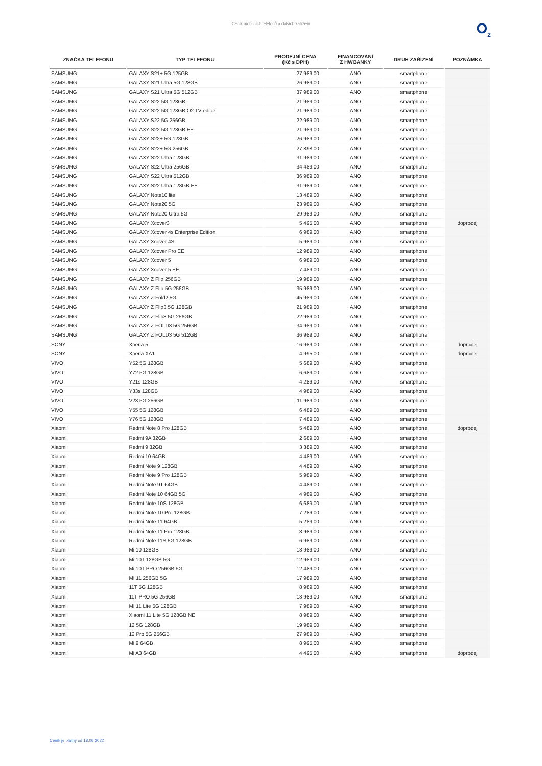Ceník mobilních telefonů a dalších zařízení
O<sub>2</sub>
| ZNAČKA TELEFONU | TYP TELEFONU | PRODEJNÍ CENA (Kč s DPH) | FINANCOVÁNÍ Z HWBANKY | DRUH ZAŘÍZENÍ | POZNÁMKA |
| --- | --- | --- | --- | --- | --- |
| SAMSUNG | GALAXY S21+ 5G 125GB | 27 989,00 | ANO | smartphone | |
| SAMSUNG | GALAXY S21 Ultra 5G 128GB | 26 989,00 | ANO | smartphone | |
| SAMSUNG | GALAXY S21 Ultra 5G 512GB | 37 989,00 | ANO | smartphone | |
| SAMSUNG | GALAXY S22 5G 128GB | 21 989,00 | ANO | smartphone | |
| SAMSUNG | GALAXY S22 5G 128GB O2 TV edice | 21 989,00 | ANO | smartphone | |
| SAMSUNG | GALAXY S22 5G 256GB | 22 989,00 | ANO | smartphone | |
| SAMSUNG | GALAXY S22 5G 128GB EE | 21 989,00 | ANO | smartphone | |
| SAMSUNG | GALAXY S22+ 5G 128GB | 26 989,00 | ANO | smartphone | |
| SAMSUNG | GALAXY S22+ 5G 256GB | 27 898,00 | ANO | smartphone | |
| SAMSUNG | GALAXY S22 Ultra 128GB | 31 989,00 | ANO | smartphone | |
| SAMSUNG | GALAXY S22 Ultra 256GB | 34 489,00 | ANO | smartphone | |
| SAMSUNG | GALAXY S22 Ultra 512GB | 36 989,00 | ANO | smartphone | |
| SAMSUNG | GALAXY S22 Ultra 128GB EE | 31 989,00 | ANO | smartphone | |
| SAMSUNG | GALAXY Note10 lite | 13 489,00 | ANO | smartphone | |
| SAMSUNG | GALAXY Note20 5G | 23 989,00 | ANO | smartphone | |
| SAMSUNG | GALAXY Note20 Ultra 5G | 29 989,00 | ANO | smartphone | |
| SAMSUNG | GALAXY Xcover3 | 5 495,00 | ANO | smartphone | doprodej |
| SAMSUNG | GALAXY Xcover 4s Enterprise Edition | 6 989,00 | ANO | smartphone | |
| SAMSUNG | GALAXY Xcover 4S | 5 989,00 | ANO | smartphone | |
| SAMSUNG | GALAXY Xcover Pro EE | 12 989,00 | ANO | smartphone | |
| SAMSUNG | GALAXY Xcover 5 | 6 989,00 | ANO | smartphone | |
| SAMSUNG | GALAXY Xcover 5 EE | 7 489,00 | ANO | smartphone | |
| SAMSUNG | GALAXY Z Flip 256GB | 19 989,00 | ANO | smartphone | |
| SAMSUNG | GALAXY Z Flip 5G 256GB | 35 989,00 | ANO | smartphone | |
| SAMSUNG | GALAXY Z Fold2 5G | 45 989,00 | ANO | smartphone | |
| SAMSUNG | GALAXY Z Flip3 5G 128GB | 21 989,00 | ANO | smartphone | |
| SAMSUNG | GALAXY Z Flip3 5G 256GB | 22 989,00 | ANO | smartphone | |
| SAMSUNG | GALAXY Z FOLD3 5G 256GB | 34 989,00 | ANO | smartphone | |
| SAMSUNG | GALAXY Z FOLD3 5G 512GB | 36 989,00 | ANO | smartphone | |
| SONY | Xperia 5 | 16 989,00 | ANO | smartphone | doprodej |
| SONY | Xperia XA1 | 4 995,00 | ANO | smartphone | doprodej |
| VIVO | Y52 5G 128GB | 5 689,00 | ANO | smartphone | |
| VIVO | Y72 5G 128GB | 6 689,00 | ANO | smartphone | |
| VIVO | Y21s 128GB | 4 289,00 | ANO | smartphone | |
| VIVO | Y33s 128GB | 4 989,00 | ANO | smartphone | |
| VIVO | V23 5G 256GB | 11 989,00 | ANO | smartphone | |
| VIVO | Y55 5G 128GB | 6 489,00 | ANO | smartphone | |
| VIVO | Y76 5G 128GB | 7 489,00 | ANO | smartphone | |
| Xiaomi | Redmi Note 8 Pro 128GB | 5 489,00 | ANO | smartphone | doprodej |
| Xiaomi | Redmi 9A 32GB | 2 689,00 | ANO | smartphone | |
| Xiaomi | Redmi 9 32GB | 3 389,00 | ANO | smartphone | |
| Xiaomi | Redmi 10 64GB | 4 489,00 | ANO | smartphone | |
| Xiaomi | Redmi Note 9 128GB | 4 489,00 | ANO | smartphone | |
| Xiaomi | Redmi Note 9 Pro 128GB | 5 989,00 | ANO | smartphone | |
| Xiaomi | Redmi Note 9T 64GB | 4 489,00 | ANO | smartphone | |
| Xiaomi | Redmi Note 10 64GB 5G | 4 989,00 | ANO | smartphone | |
| Xiaomi | Redmi Note 10S 128GB | 6 689,00 | ANO | smartphone | |
| Xiaomi | Redmi Note 10 Pro 128GB | 7 289,00 | ANO | smartphone | |
| Xiaomi | Redmi Note 11 64GB | 5 289,00 | ANO | smartphone | |
| Xiaomi | Redmi Note 11 Pro 128GB | 8 989,00 | ANO | smartphone | |
| Xiaomi | Redmi Note 11S 5G 128GB | 6 989,00 | ANO | smartphone | |
| Xiaomi | Mi 10 128GB | 13 989,00 | ANO | smartphone | |
| Xiaomi | Mi 10T 128GB 5G | 12 989,00 | ANO | smartphone | |
| Xiaomi | Mi 10T PRO 256GB 5G | 12 489,00 | ANO | smartphone | |
| Xiaomi | MI 11 256GB 5G | 17 989,00 | ANO | smartphone | |
| Xiaomi | 11T 5G 128GB | 8 989,00 | ANO | smartphone | |
| Xiaomi | 11T PRO 5G 256GB | 13 989,00 | ANO | smartphone | |
| Xiaomi | MI 11 Lite 5G 128GB | 7 989,00 | ANO | smartphone | |
| Xiaomi | Xiaomi 11 Lite 5G 128GB NE | 8 989,00 | ANO | smartphone | |
| Xiaomi | 12 5G 128GB | 19 989,00 | ANO | smartphone | |
| Xiaomi | 12 Pro 5G 256GB | 27 989,00 | ANO | smartphone | |
| Xiaomi | Mi 9 64GB | 8 995,00 | ANO | smartphone | |
| Xiaomi | Mi A3 64GB | 4 495,00 | ANO | smartphone | doprodej |
Ceník je platný od 18.06 2022